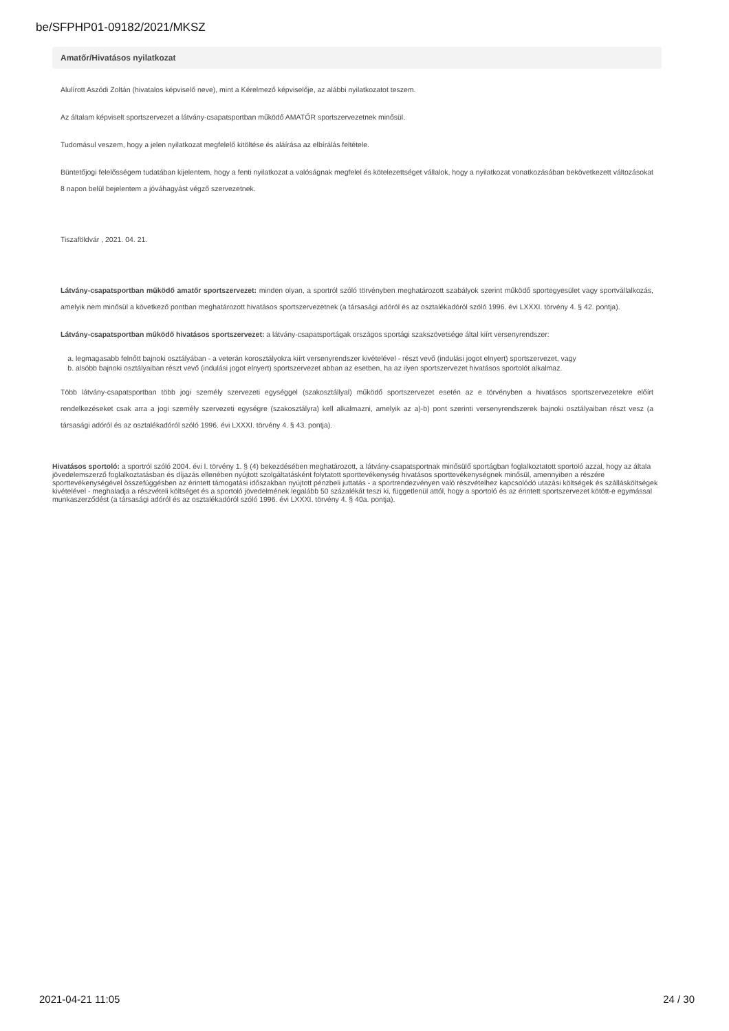be/SFPHP01-09182/2021/MKSZ
Amatőr/Hivatásos nyilatkozat
Alulírott Aszódi Zoltán (hivatalos képviselő neve), mint a Kérelmező képviselője, az alábbi nyilatkozatot teszem.
Az általam képviselt sportszervezet a látvány-csapatsportban működő AMATŐR sportszervezetnek minősül.
Tudomásul veszem, hogy a jelen nyilatkozat megfelelő kitöltése és aláírása az elbírálás feltétele.
Büntetőjogi felelősségem tudatában kijelentem, hogy a fenti nyilatkozat a valóságnak megfelel és kötelezettséget vállalok, hogy a nyilatkozat vonatkozásában bekövetkezett változásokat 8 napon belül bejelentem a jóváhagyást végző szervezetnek.
Tiszaföldvár , 2021. 04. 21.
Látvány-csapatsportban működő amatőr sportszervezet: minden olyan, a sportról szóló törvényben meghatározott szabályok szerint működő sportegyesület vagy sportvállalkozás, amelyik nem minősül a következő pontban meghatározott hivatásos sportszervezetnek (a társasági adóról és az osztalékadóról szóló 1996. évi LXXXI. törvény 4. § 42. pontja).
Látvány-csapatsportban működő hivatásos sportszervezet: a látvány-csapatsportágak országos sportági szakszövetsége által kiírt versenyrendszer:
a. legmagasabb felnőtt bajnoki osztályában - a veterán korosztályokra kiírt versenyrendszer kivételével - részt vevő (indulási jogot elnyert) sportszervezet, vagy
b. alsóbb bajnoki osztályaiban részt vevő (indulási jogot elnyert) sportszervezet abban az esetben, ha az ilyen sportszervezet hivatásos sportolót alkalmaz.
Több látvány-csapatsportban több jogi személy szervezeti egységgel (szakosztállyal) működő sportszervezet esetén az e törvényben a hivatásos sportszervezetekre előírt rendelkezéseket csak arra a jogi személy szervezeti egységre (szakosztályra) kell alkalmazni, amelyik az a)-b) pont szerinti versenyrendszerek bajnoki osztályaiban részt vesz (a társasági adóról és az osztalékadóról szóló 1996. évi LXXXI. törvény 4. § 43. pontja).
Hivatásos sportoló: a sportról szóló 2004. évi I. törvény 1. § (4) bekezdésében meghatározott, a látvány-csapatsportnak minősülő sportágban foglalkoztatott sportoló azzal, hogy az általa jövedelemszerző foglalkoztatásban és díjazás ellenében nyújtott szolgáltatásként folytatott sporttevékenység hivatásos sporttevékenységnek minősül, amennyiben a részére sporttevékenységével összefüggésben az érintett támogatási időszakban nyújtott pénzbeli juttatás - a sportrendezvényen való részvételhez kapcsolódó utazási költségek és szállásköltségek kivételével - meghaladja a részvételi költséget és a sportoló jövedelmének legalább 50 százalékát teszi ki, függetlenül attól, hogy a sportoló és az érintett sportszervezet kötött-e egymással munkaszerződést (a társasági adóról és az osztalékadóról szóló 1996. évi LXXXI. törvény 4. § 40a. pontja).
2021-04-21 11:05 24 / 30